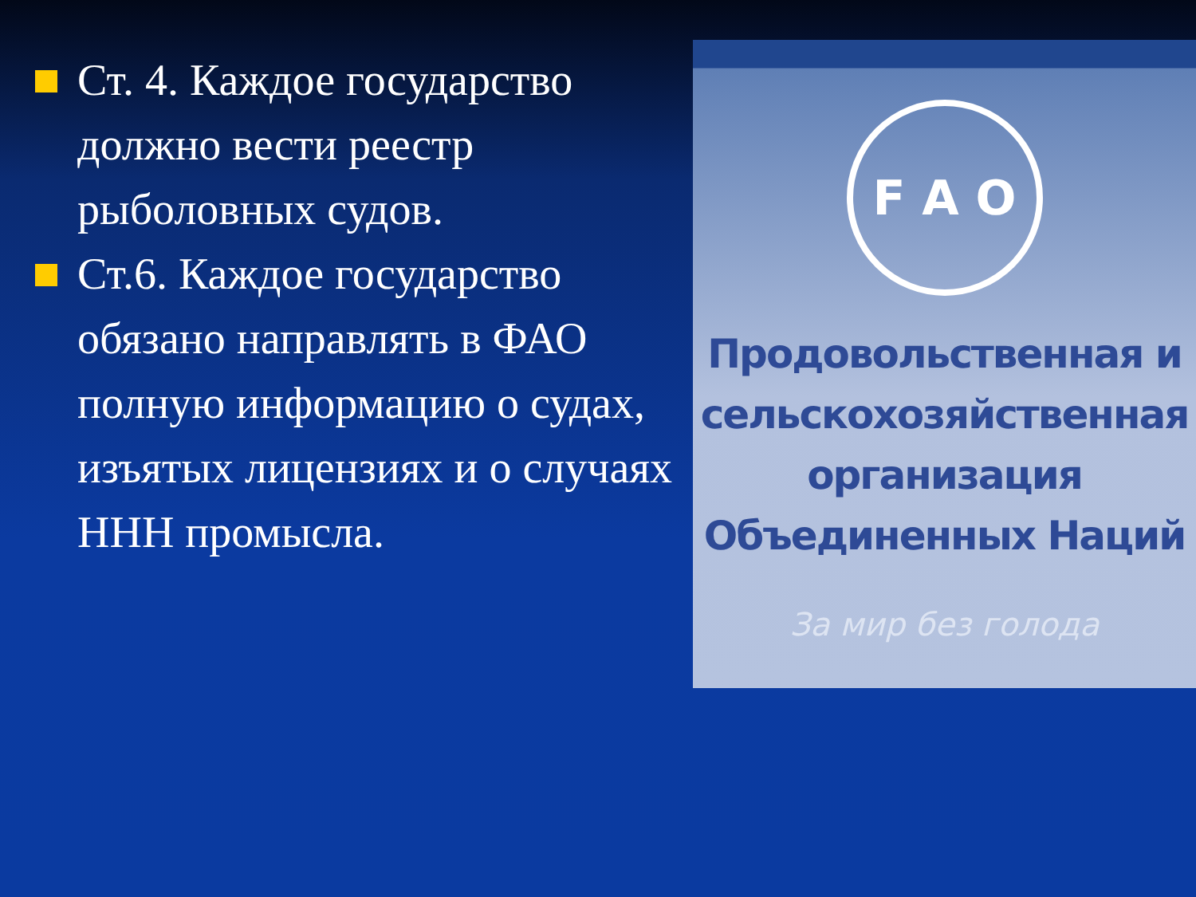Ст. 4. Каждое государство должно вести реестр рыболовных судов.
Ст.6. Каждое государство обязано направлять в ФАО полную информацию о судах, изъятых лицензиях и о случаях ННН промысла.
F A O
Продовольственная и
сельскохозяйственная
организация
Объединенных Наций
За мир без голода